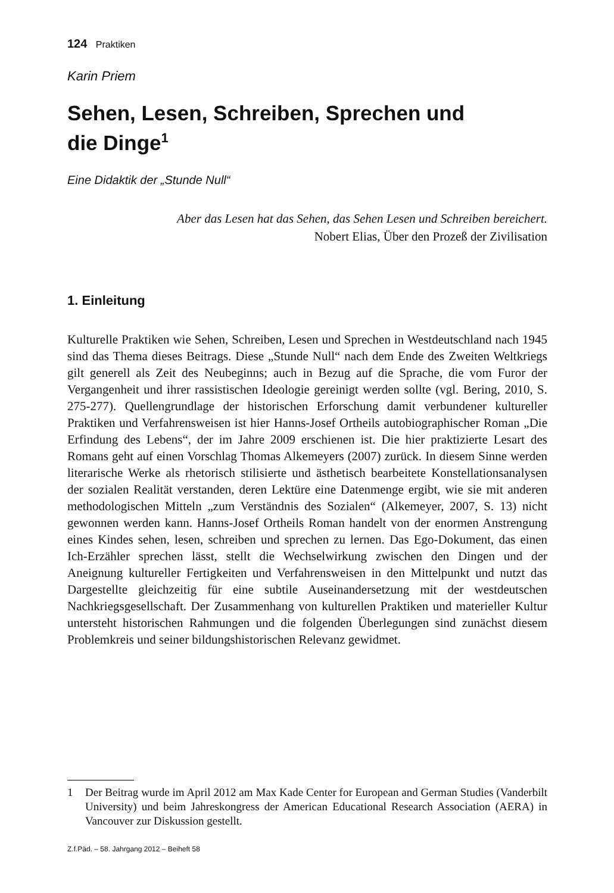124 Praktiken
Karin Priem
Sehen, Lesen, Schreiben, Sprechen und
die Dinge<sup>1</sup>
Eine Didaktik der „Stunde Null“
Aber das Lesen hat das Sehen, das Sehen Lesen und Schreiben bereichert.
Nobert Elias, Über den Prozeß der Zivilisation
1. Einleitung
Kulturelle Praktiken wie Sehen, Schreiben, Lesen und Sprechen in Westdeutschland nach 1945 sind das Thema dieses Beitrags. Diese „Stunde Null“ nach dem Ende des Zweiten Weltkriegs gilt generell als Zeit des Neubeginns; auch in Bezug auf die Sprache, die vom Furor der Vergangenheit und ihrer rassistischen Ideologie gereinigt werden sollte (vgl. Bering, 2010, S. 275-277). Quellengrundlage der historischen Erforschung damit verbundener kultureller Praktiken und Verfahrensweisen ist hier Hanns-Josef Ortheils autobiographischer Roman „Die Erfindung des Lebens“, der im Jahre 2009 erschienen ist. Die hier praktizierte Lesart des Romans geht auf einen Vorschlag Thomas Alkemeyers (2007) zurück. In diesem Sinne werden literarische Werke als rhetorisch stilisierte und ästhetisch bearbeitete Konstellationsanalysen der sozialen Realität verstanden, deren Lektüre eine Datenmenge ergibt, wie sie mit anderen methodologischen Mitteln „zum Verständnis des Sozialen“ (Alkemeyer, 2007, S. 13) nicht gewonnen werden kann. Hanns-Josef Ortheils Roman handelt von der enormen Anstrengung eines Kindes sehen, lesen, schreiben und sprechen zu lernen. Das Ego-Dokument, das einen Ich-Erzähler sprechen lässt, stellt die Wechselwirkung zwischen den Dingen und der Aneignung kultureller Fertigkeiten und Verfahrensweisen in den Mittelpunkt und nutzt das Dargestellte gleichzeitig für eine subtile Auseinandersetzung mit der westdeutschen Nachkriegsgesellschaft. Der Zusammenhang von kulturellen Praktiken und materieller Kultur untersteht historischen Rahmungen und die folgenden Überlegungen sind zunächst diesem Problemkreis und seiner bildungshistorischen Relevanz gewidmet.
1 Der Beitrag wurde im April 2012 am Max Kade Center for European and German Studies (Vanderbilt University) und beim Jahreskongress der American Educational Research Association (AERA) in Vancouver zur Diskussion gestellt.
Z.f.Päd. – 58. Jahrgang 2012 – Beiheft 58